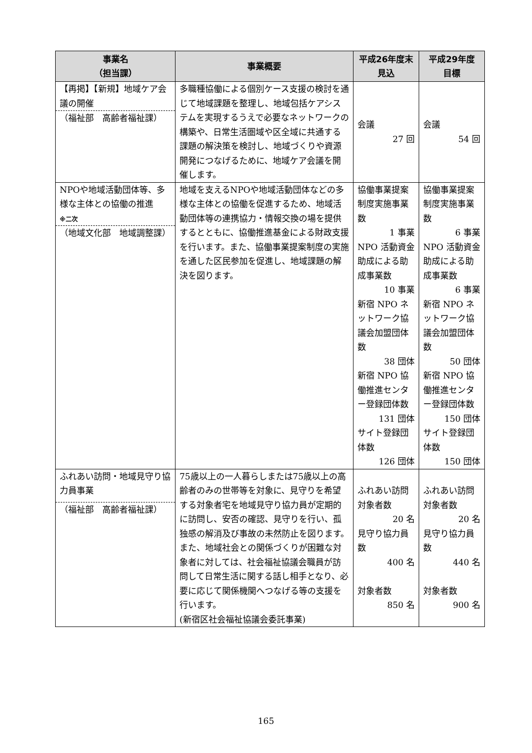| 事業名 （担当課） | 事業概要 | 平成26年度末 見込 | 平成29年度 目標 |
| --- | --- | --- | --- |
| 【再掲】【新規】地域ケア会議の開催 （福祉部 高齢者福祉課） | 多職種協働による個別ケース支援の検討を通じて地域課題を整理し、地域包括ケアシステムを実現するうえで必要なネットワークの構築や、日常生活圏域や区全域に共通する課題の解決策を検討し、地域づくりや資源開発につなげるために、地域ケア会議を開催します。 | 会議 27 回 | 会議 54 回 |
| NPOや地域活動団体等、多様な主体との協働の推進 ※二次 （地域文化部 地域調整課） | 地域を支えるNPOや地域活動団体などの多様な主体との協働を促進するため、地域活動団体等の連携協力・情報交換の場を提供するとともに、協働推進基金による財政支援を行います。また、協働事業提案制度の実施を通した区民参加を促進し、地域課題の解決を図ります。 | 協働事業提案制度実施事業数 1 事業 NPO 活動資金助成による助成事業数 10 事業 新宿 NPO ネットワーク協議会加盟団体数 38 団体 新宿 NPO 協働推進センター登録団体数 131 団体 サイト登録団体数 126 団体 | 協働事業提案制度実施事業数 6 事業 NPO 活動資金助成による助成事業数 6 事業 新宿 NPO ネットワーク協議会加盟団体数 50 団体 新宿 NPO 協働推進センター登録団体数 150 団体 サイト登録団体数 150 団体 |
| ふれあい訪問・地域見守り協力員事業 （福祉部 高齢者福祉課） | 75歳以上の一人暮らしまたは75歳以上の高齢者のみの世帯等を対象に、見守りを希望する対象者宅を地域見守り協力員が定期的に訪問し、安否の確認、見守りを行い、孤独感の解消及び事故の未然防止を図ります。 また、地域社会との関係づくりが困難な対象者に対しては、社会福祉協議会職員が訪問して日常生活に関する話し相手となり、必要に応じて関係機関へつなげる等の支援を行います。 (新宿区社会福祉協議会委託事業) | ふれあい訪問対象者数 20 名 見守り協力員数 400 名 対象者数 850 名 | ふれあい訪問対象者数 20 名 見守り協力員数 440 名 対象者数 900 名 |
165